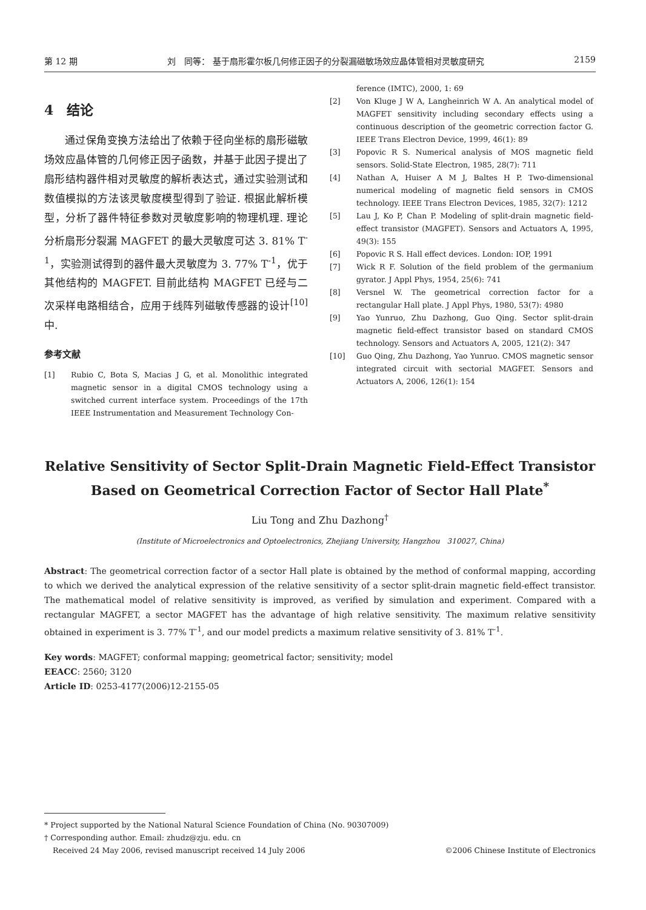第 12 期 刘　同等： 基于扇形霍尔板几何修正因子的分裂漏磁敏场效应晶体管相对灵敏度研究 2159
4　结论
通过保角变换方法给出了依赖于径向坐标的扇形磁敏场效应晶体管的几何修正因子函数，并基于此因子提出了扇形结构器件相对灵敏度的解析表达式，通过实验测试和数值模拟的方法该灵敏度模型得到了验证. 根据此解析模型，分析了器件特征参数对灵敏度影响的物理机理. 理论分析扇形分裂漏 MAGFET 的最大灵敏度可达 3. 81% T<sup>-1</sup>，实验测试得到的器件最大灵敏度为 3. 77% T<sup>-1</sup>，优于其他结构的 MAGFET. 目前此结构 MAGFET 已经与二次采样电路相结合，应用于线阵列磁敏传感器的设计<sup>[10]</sup>中.
参考文献
[1] Rubio C, Bota S, Macias J G, et al. Monolithic integrated magnetic sensor in a digital CMOS technology using a switched current interface system. Proceedings of the 17th IEEE Instrumentation and Measurement Technology Con-
ference (IMTC), 2000, 1: 69
[2] Von Kluge J W A, Langheinrich W A. An analytical model of MAGFET sensitivity including secondary effects using a continuous description of the geometric correction factor G. IEEE Trans Electron Device, 1999, 46(1): 89
[3] Popovic R S. Numerical analysis of MOS magnetic field sensors. Solid-State Electron, 1985, 28(7): 711
[4] Nathan A, Huiser A M J, Baltes H P. Two-dimensional numerical modeling of magnetic field sensors in CMOS technology. IEEE Trans Electron Devices, 1985, 32(7): 1212
[5] Lau J, Ko P, Chan P. Modeling of split-drain magnetic field-effect transistor (MAGFET). Sensors and Actuators A, 1995, 49(3): 155
[6] Popovic R S. Hall effect devices. London: IOP, 1991
[7] Wick R F. Solution of the field problem of the germanium gyrator. J Appl Phys, 1954, 25(6): 741
[8] Versnel W. The geometrical correction factor for a rectangular Hall plate. J Appl Phys, 1980, 53(7): 4980
[9] Yao Yunruo, Zhu Dazhong, Guo Qing. Sector split-drain magnetic field-effect transistor based on standard CMOS technology. Sensors and Actuators A, 2005, 121(2): 347
[10] Guo Qing, Zhu Dazhong, Yao Yunruo. CMOS magnetic sensor integrated circuit with sectorial MAGFET. Sensors and Actuators A, 2006, 126(1): 154
Relative Sensitivity of Sector Split-Drain Magnetic Field-Effect Transistor
Based on Geometrical Correction Factor of Sector Hall Plate<sup>*</sup>
Liu Tong and Zhu Dazhong<sup>†</sup>
(Institute of Microelectronics and Optoelectronics, Zhejiang University, Hangzhou　310027, China)
Abstract: The geometrical correction factor of a sector Hall plate is obtained by the method of conformal mapping, according to which we derived the analytical expression of the relative sensitivity of a sector split-drain magnetic field-effect transistor. The mathematical model of relative sensitivity is improved, as verified by simulation and experiment. Compared with a rectangular MAGFET, a sector MAGFET has the advantage of high relative sensitivity. The maximum relative sensitivity obtained in experiment is 3. 77% T<sup>-1</sup>, and our model predicts a maximum relative sensitivity of 3. 81% T<sup>-1</sup>.
Key words: MAGFET; conformal mapping; geometrical factor; sensitivity; model
EEACC: 2560; 3120
Article ID: 0253-4177(2006)12-2155-05
* Project supported by the National Natural Science Foundation of China (No. 90307009)
† Corresponding author. Email: zhudz@zju. edu. cn
Received 24 May 2006, revised manuscript received 14 July 2006 ©2006 Chinese Institute of Electronics